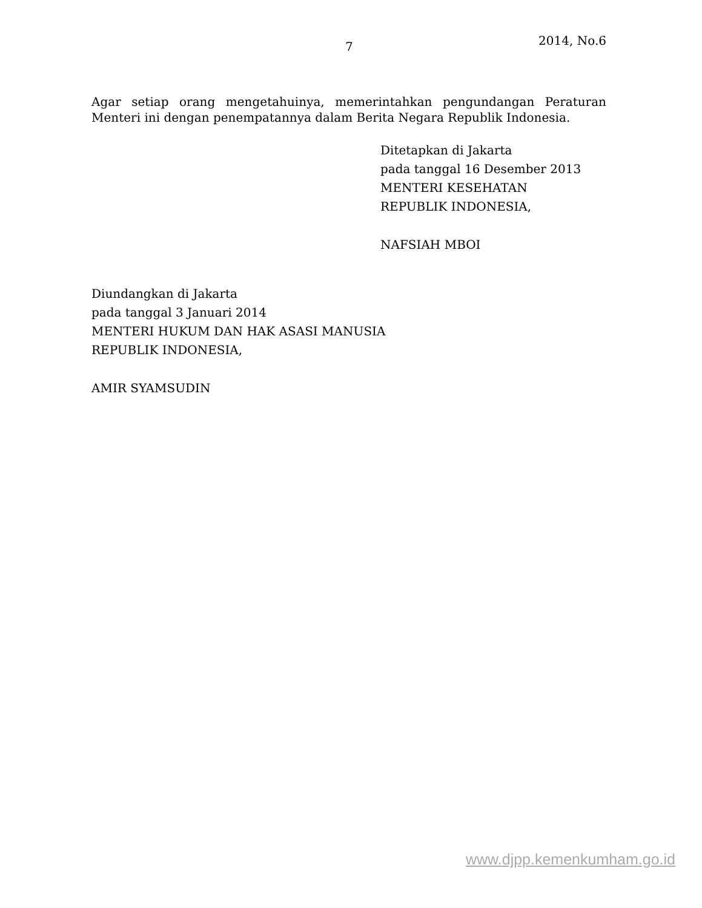7 2014, No.6
Agar setiap orang mengetahuinya, memerintahkan pengundangan Peraturan Menteri ini dengan penempatannya dalam Berita Negara Republik Indonesia.
Ditetapkan di Jakarta
pada tanggal 16 Desember 2013
MENTERI KESEHATAN
REPUBLIK INDONESIA,
NAFSIAH MBOI
Diundangkan di Jakarta
pada tanggal 3 Januari 2014
MENTERI HUKUM DAN HAK ASASI MANUSIA
REPUBLIK INDONESIA,
AMIR SYAMSUDIN
www.djpp.kemenkumham.go.id